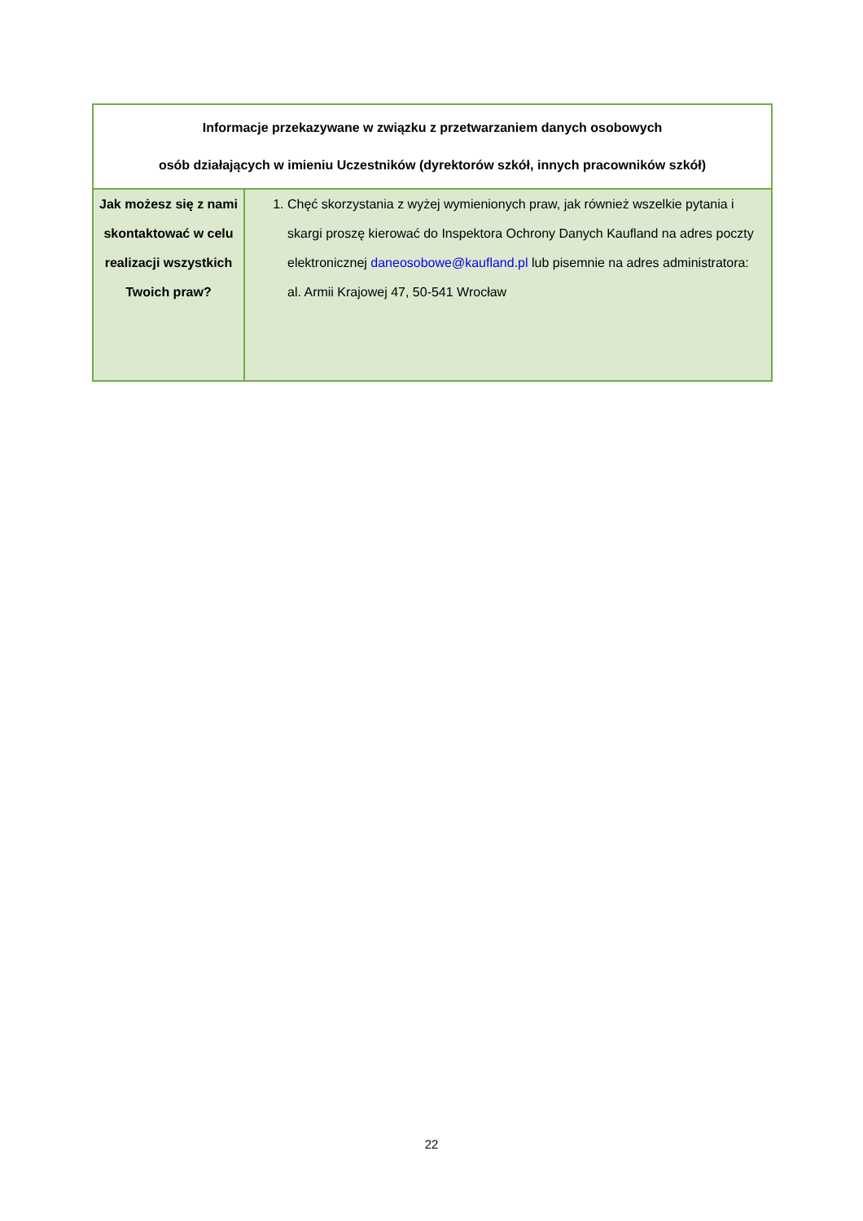| Informacje przekazywane w związku z przetwarzaniem danych osobowych osób działających w imieniu Uczestników (dyrektorów szkół, innych pracowników szkół) | |
| --- | --- |
| Jak możesz się z nami skontaktować w celu realizacji wszystkich Twoich praw? | 1. Chęć skorzystania z wyżej wymienionych praw, jak również wszelkie pytania i skargi proszę kierować do Inspektora Ochrony Danych Kaufland na adres poczty elektronicznej daneosobowe@kaufland.pl lub pisemnie na adres administratora: al. Armii Krajowej 47, 50-541 Wrocław |
22